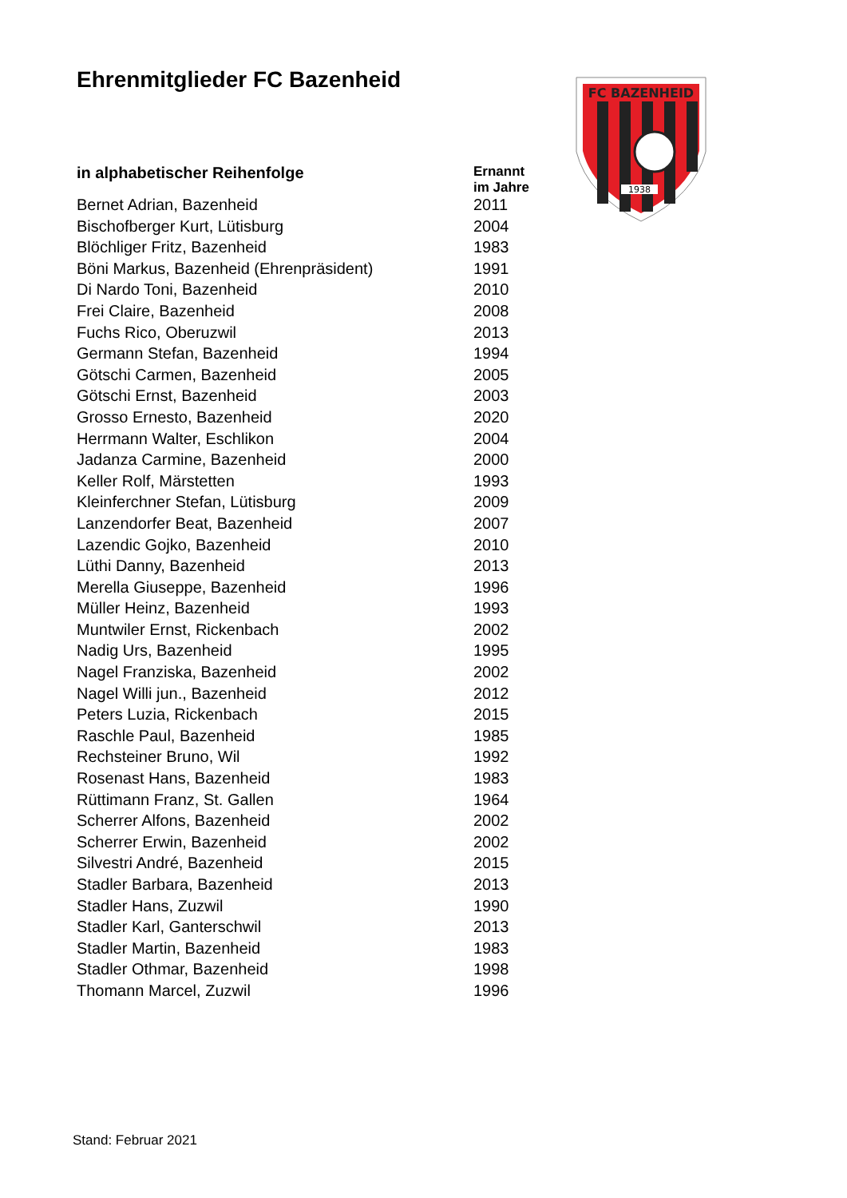Ehrenmitglieder FC Bazenheid
FC BAZENHEID
1938
| in alphabetischer Reihenfolge | Ernannt im Jahre |
| --- | --- |
| Bernet Adrian, Bazenheid | 2011 |
| Bischofberger Kurt, Lütisburg | 2004 |
| Blöchliger Fritz, Bazenheid | 1983 |
| Böni Markus, Bazenheid (Ehrenpräsident) | 1991 |
| Di Nardo Toni, Bazenheid | 2010 |
| Frei Claire, Bazenheid | 2008 |
| Fuchs Rico, Oberuzwil | 2013 |
| Germann Stefan, Bazenheid | 1994 |
| Götschi Carmen, Bazenheid | 2005 |
| Götschi Ernst, Bazenheid | 2003 |
| Grosso Ernesto, Bazenheid | 2020 |
| Herrmann Walter, Eschlikon | 2004 |
| Jadanza Carmine, Bazenheid | 2000 |
| Keller Rolf, Märstetten | 1993 |
| Kleinferchner Stefan, Lütisburg | 2009 |
| Lanzendorfer Beat, Bazenheid | 2007 |
| Lazendic Gojko, Bazenheid | 2010 |
| Lüthi Danny, Bazenheid | 2013 |
| Merella Giuseppe, Bazenheid | 1996 |
| Müller Heinz, Bazenheid | 1993 |
| Muntwiler Ernst, Rickenbach | 2002 |
| Nadig Urs, Bazenheid | 1995 |
| Nagel Franziska, Bazenheid | 2002 |
| Nagel Willi jun., Bazenheid | 2012 |
| Peters Luzia, Rickenbach | 2015 |
| Raschle Paul, Bazenheid | 1985 |
| Rechsteiner Bruno, Wil | 1992 |
| Rosenast Hans, Bazenheid | 1983 |
| Rüttimann Franz, St. Gallen | 1964 |
| Scherrer Alfons, Bazenheid | 2002 |
| Scherrer Erwin, Bazenheid | 2002 |
| Silvestri André, Bazenheid | 2015 |
| Stadler Barbara, Bazenheid | 2013 |
| Stadler Hans, Zuzwil | 1990 |
| Stadler Karl, Ganterschwil | 2013 |
| Stadler Martin, Bazenheid | 1983 |
| Stadler Othmar, Bazenheid | 1998 |
| Thomann Marcel, Zuzwil | 1996 |
Stand: Februar 2021